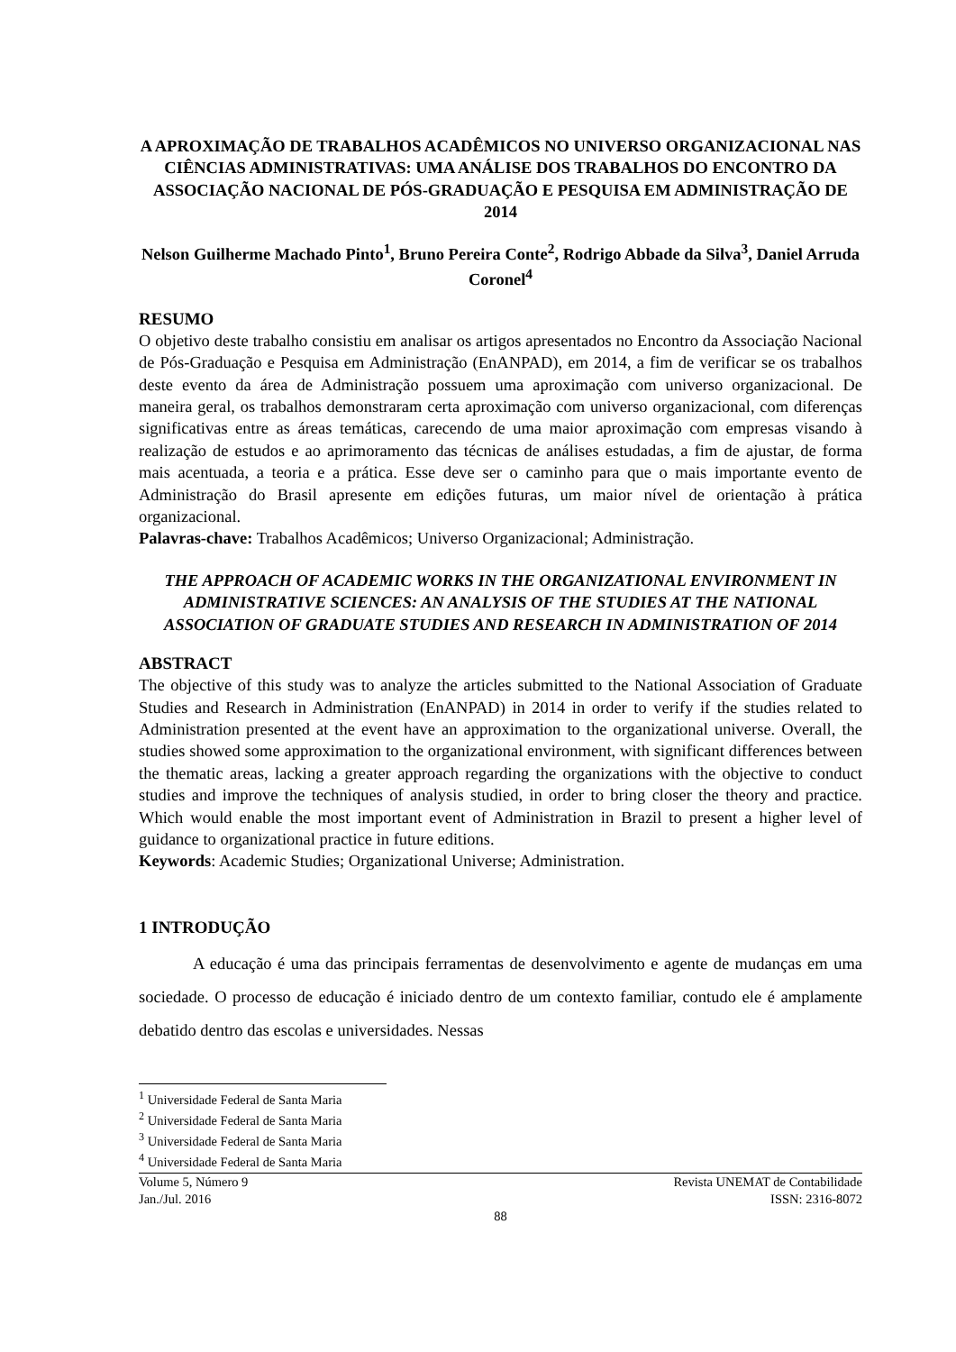A APROXIMAÇÃO DE TRABALHOS ACADÊMICOS NO UNIVERSO ORGANIZACIONAL NAS CIÊNCIAS ADMINISTRATIVAS: UMA ANÁLISE DOS TRABALHOS DO ENCONTRO DA ASSOCIAÇÃO NACIONAL DE PÓS-GRADUAÇÃO E PESQUISA EM ADMINISTRAÇÃO DE 2014
Nelson Guilherme Machado Pinto<sup>1</sup>, Bruno Pereira Conte<sup>2</sup>, Rodrigo Abbade da Silva<sup>3</sup>, Daniel Arruda Coronel<sup>4</sup>
RESUMO
O objetivo deste trabalho consistiu em analisar os artigos apresentados no Encontro da Associação Nacional de Pós-Graduação e Pesquisa em Administração (EnANPAD), em 2014, a fim de verificar se os trabalhos deste evento da área de Administração possuem uma aproximação com universo organizacional. De maneira geral, os trabalhos demonstraram certa aproximação com universo organizacional, com diferenças significativas entre as áreas temáticas, carecendo de uma maior aproximação com empresas visando à realização de estudos e ao aprimoramento das técnicas de análises estudadas, a fim de ajustar, de forma mais acentuada, a teoria e a prática. Esse deve ser o caminho para que o mais importante evento de Administração do Brasil apresente em edições futuras, um maior nível de orientação à prática organizacional.
Palavras-chave: Trabalhos Acadêmicos; Universo Organizacional; Administração.
THE APPROACH OF ACADEMIC WORKS IN THE ORGANIZATIONAL ENVIRONMENT IN ADMINISTRATIVE SCIENCES: AN ANALYSIS OF THE STUDIES AT THE NATIONAL ASSOCIATION OF GRADUATE STUDIES AND RESEARCH IN ADMINISTRATION OF 2014
ABSTRACT
The objective of this study was to analyze the articles submitted to the National Association of Graduate Studies and Research in Administration (EnANPAD) in 2014 in order to verify if the studies related to Administration presented at the event have an approximation to the organizational universe. Overall, the studies showed some approximation to the organizational environment, with significant differences between the thematic areas, lacking a greater approach regarding the organizations with the objective to conduct studies and improve the techniques of analysis studied, in order to bring closer the theory and practice. Which would enable the most important event of Administration in Brazil to present a higher level of guidance to organizational practice in future editions.
Keywords: Academic Studies; Organizational Universe; Administration.
1 INTRODUÇÃO
A educação é uma das principais ferramentas de desenvolvimento e agente de mudanças em uma sociedade. O processo de educação é iniciado dentro de um contexto familiar, contudo ele é amplamente debatido dentro das escolas e universidades. Nessas
<sup>1</sup> Universidade Federal de Santa Maria
<sup>2</sup> Universidade Federal de Santa Maria
<sup>3</sup> Universidade Federal de Santa Maria
<sup>4</sup> Universidade Federal de Santa Maria
Volume 5, Número 9
Jan./Jul. 2016
Revista UNEMAT de Contabilidade
ISSN: 2316-8072
88